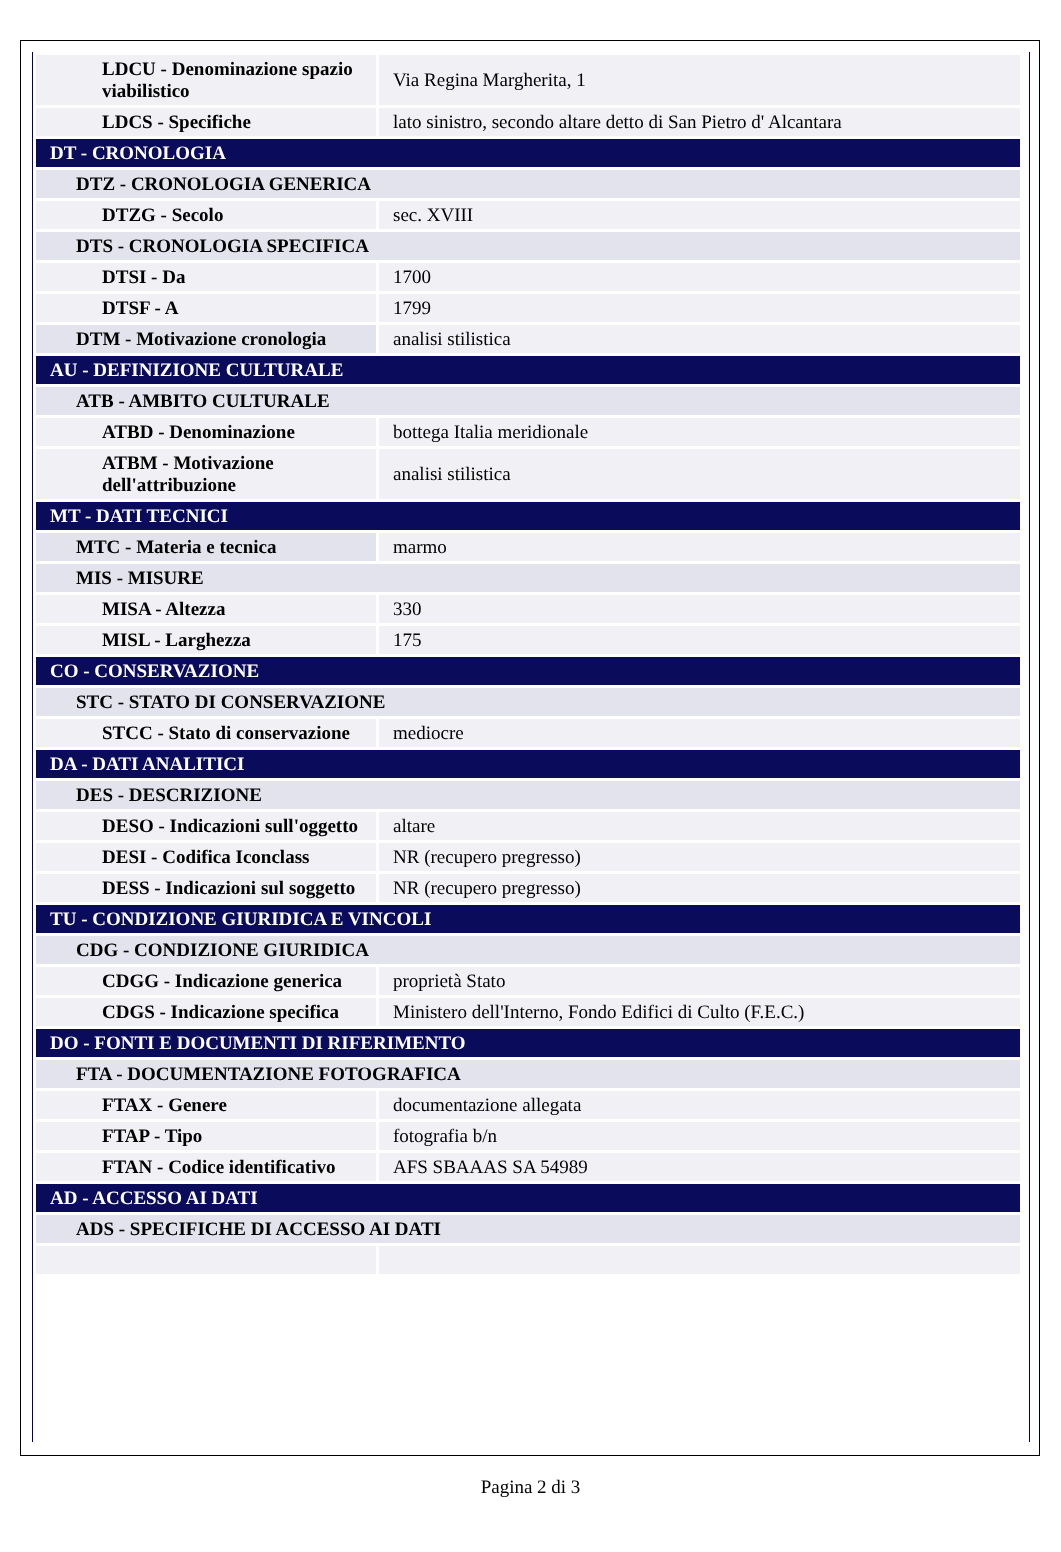| LDCU - Denominazione spazio viabilistico | Via Regina Margherita, 1 |
| LDCS - Specifiche | lato sinistro, secondo altare detto di San Pietro d' Alcantara |
| DT - CRONOLOGIA | |
| DTZ - CRONOLOGIA GENERICA | |
| DTZG - Secolo | sec. XVIII |
| DTS - CRONOLOGIA SPECIFICA | |
| DTSI - Da | 1700 |
| DTSF - A | 1799 |
| DTM - Motivazione cronologia | analisi stilistica |
| AU - DEFINIZIONE CULTURALE | |
| ATB - AMBITO CULTURALE | |
| ATBD - Denominazione | bottega Italia meridionale |
| ATBM - Motivazione dell'attribuzione | analisi stilistica |
| MT - DATI TECNICI | |
| MTC - Materia e tecnica | marmo |
| MIS - MISURE | |
| MISA - Altezza | 330 |
| MISL - Larghezza | 175 |
| CO - CONSERVAZIONE | |
| STC - STATO DI CONSERVAZIONE | |
| STCC - Stato di conservazione | mediocre |
| DA - DATI ANALITICI | |
| DES - DESCRIZIONE | |
| DESO - Indicazioni sull'oggetto | altare |
| DESI - Codifica Iconclass | NR (recupero pregresso) |
| DESS - Indicazioni sul soggetto | NR (recupero pregresso) |
| TU - CONDIZIONE GIURIDICA E VINCOLI | |
| CDG - CONDIZIONE GIURIDICA | |
| CDGG - Indicazione generica | proprietà Stato |
| CDGS - Indicazione specifica | Ministero dell'Interno, Fondo Edifici di Culto (F.E.C.) |
| DO - FONTI E DOCUMENTI DI RIFERIMENTO | |
| FTA - DOCUMENTAZIONE FOTOGRAFICA | |
| FTAX - Genere | documentazione allegata |
| FTAP - Tipo | fotografia b/n |
| FTAN - Codice identificativo | AFS SBAAAS SA 54989 |
| AD - ACCESSO AI DATI | |
| ADS - SPECIFICHE DI ACCESSO AI DATI | |
Pagina 2 di 3